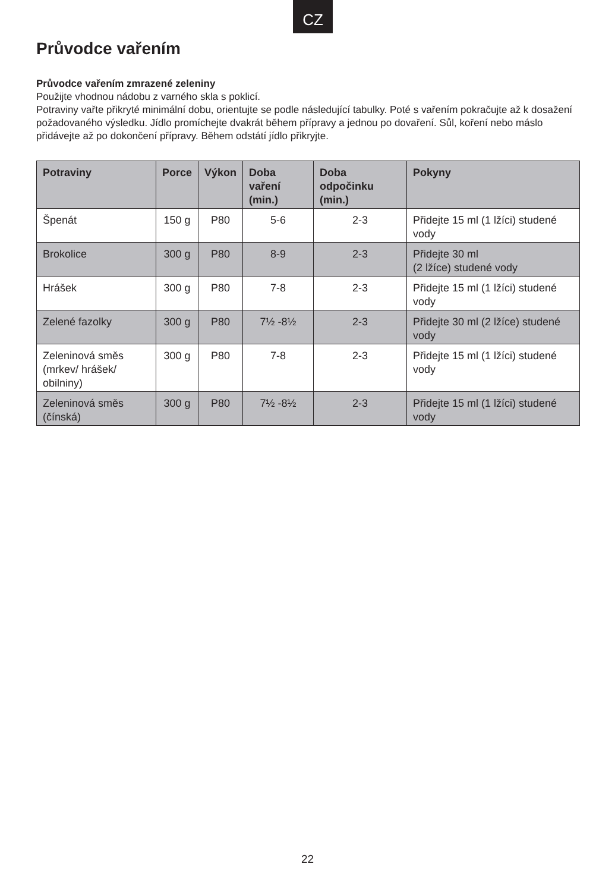CZ
Průvodce vařením
Průvodce vařením zmrazené zeleniny
Použijte vhodnou nádobu z varného skla s poklicí.
Potraviny vařte přikryté minimální dobu, orientujte se podle následující tabulky. Poté s vařením pokračujte až k dosažení požadovaného výsledku. Jídlo promíchejte dvakrát během přípravy a jednou po dovaření. Sůl, koření nebo máslo přidávejte až po dokončení přípravy. Během odstátí jídlo přikryjte.
| Potraviny | Porce | Výkon | Doba vaření (min.) | Doba odpočinku (min.) | Pokyny |
| --- | --- | --- | --- | --- | --- |
| Špenát | 150 g | P80 | 5-6 | 2-3 | Přidejte 15 ml (1 lžíci) studené vody |
| Brokolice | 300 g | P80 | 8-9 | 2-3 | Přidejte 30 ml (2 lžíce) studené vody |
| Hrášek | 300 g | P80 | 7-8 | 2-3 | Přidejte 15 ml (1 lžíci) studené vody |
| Zelené fazolky | 300 g | P80 | 7½ -8½ | 2-3 | Přidejte 30 ml (2 lžíce) studené vody |
| Zeleninová směs (mrkev/ hrášek/ obilniny) | 300 g | P80 | 7-8 | 2-3 | Přidejte 15 ml (1 lžíci) studené vody |
| Zeleninová směs (čínská) | 300 g | P80 | 7½ -8½ | 2-3 | Přidejte 15 ml (1 lžíci) studené vody |
22